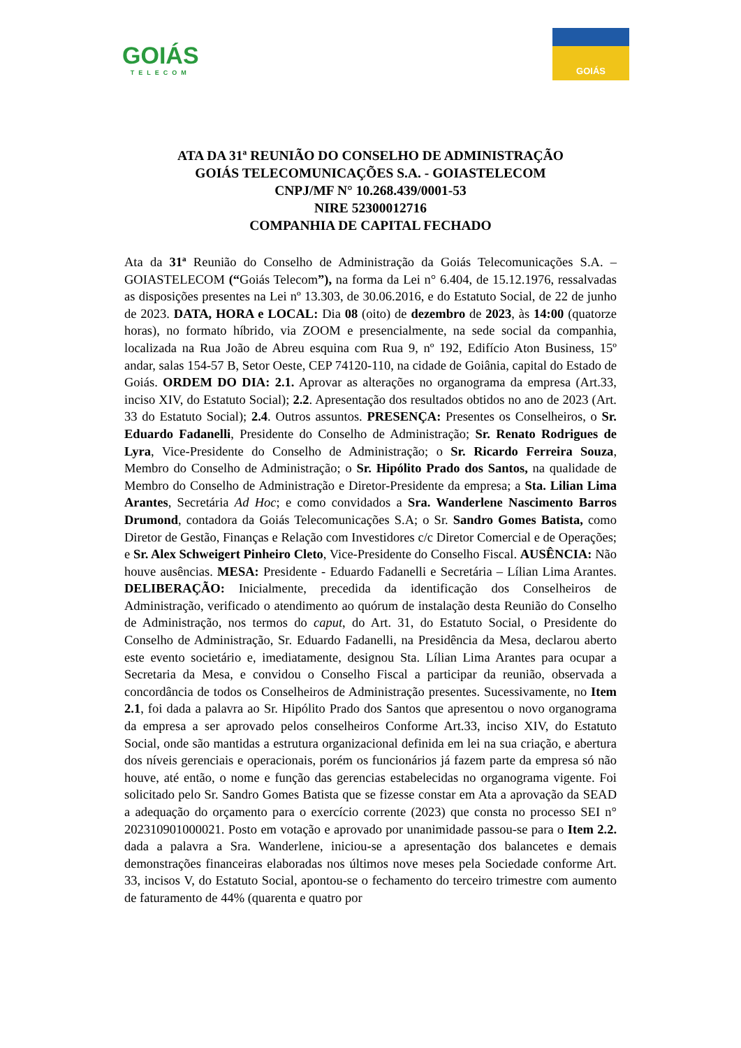GOIÁS
TELECOM
GOIÁS
ATA DA 31ª REUNIÃO DO CONSELHO DE ADMINISTRAÇÃO
GOIÁS TELECOMUNICAÇÕES S.A. - GOIASTELECOM
CNPJ/MF N° 10.268.439/0001-53
NIRE 52300012716
COMPANHIA DE CAPITAL FECHADO
Ata da 31ª Reunião do Conselho de Administração da Goiás Telecomunicações S.A. – GOIASTELECOM (“Goiás Telecom”), na forma da Lei n° 6.404, de 15.12.1976, ressalvadas as disposições presentes na Lei nº 13.303, de 30.06.2016, e do Estatuto Social, de 22 de junho de 2023. DATA, HORA e LOCAL: Dia 08 (oito) de dezembro de 2023, às 14:00 (quatorze horas), no formato híbrido, via ZOOM e presencialmente, na sede social da companhia, localizada na Rua João de Abreu esquina com Rua 9, nº 192, Edifício Aton Business, 15º andar, salas 154-57 B, Setor Oeste, CEP 74120-110, na cidade de Goiânia, capital do Estado de Goiás. ORDEM DO DIA: 2.1. Aprovar as alterações no organograma da empresa (Art.33, inciso XIV, do Estatuto Social); 2.2. Apresentação dos resultados obtidos no ano de 2023 (Art. 33 do Estatuto Social); 2.4. Outros assuntos. PRESENÇA: Presentes os Conselheiros, o Sr. Eduardo Fadanelli, Presidente do Conselho de Administração; Sr. Renato Rodrigues de Lyra, Vice-Presidente do Conselho de Administração; o Sr. Ricardo Ferreira Souza, Membro do Conselho de Administração; o Sr. Hipólito Prado dos Santos, na qualidade de Membro do Conselho de Administração e Diretor-Presidente da empresa; a Sta. Lilian Lima Arantes, Secretária Ad Hoc; e como convidados a Sra. Wanderlene Nascimento Barros Drumond, contadora da Goiás Telecomunicações S.A; o Sr. Sandro Gomes Batista, como Diretor de Gestão, Finanças e Relação com Investidores c/c Diretor Comercial e de Operações; e Sr. Alex Schweigert Pinheiro Cleto, Vice-Presidente do Conselho Fiscal. AUSÊNCIA: Não houve ausências. MESA: Presidente - Eduardo Fadanelli e Secretária – Lílian Lima Arantes. DELIBERAÇÃO: Inicialmente, precedida da identificação dos Conselheiros de Administração, verificado o atendimento ao quórum de instalação desta Reunião do Conselho de Administração, nos termos do caput, do Art. 31, do Estatuto Social, o Presidente do Conselho de Administração, Sr. Eduardo Fadanelli, na Presidência da Mesa, declarou aberto este evento societário e, imediatamente, designou Sta. Lílian Lima Arantes para ocupar a Secretaria da Mesa, e convidou o Conselho Fiscal a participar da reunião, observada a concordância de todos os Conselheiros de Administração presentes. Sucessivamente, no Item 2.1, foi dada a palavra ao Sr. Hipólito Prado dos Santos que apresentou o novo organograma da empresa a ser aprovado pelos conselheiros Conforme Art.33, inciso XIV, do Estatuto Social, onde são mantidas a estrutura organizacional definida em lei na sua criação, e abertura dos níveis gerenciais e operacionais, porém os funcionários já fazem parte da empresa só não houve, até então, o nome e função das gerencias estabelecidas no organograma vigente. Foi solicitado pelo Sr. Sandro Gomes Batista que se fizesse constar em Ata a aprovação da SEAD a adequação do orçamento para o exercício corrente (2023) que consta no processo SEI n° 202310901000021. Posto em votação e aprovado por unanimidade passou-se para o Item 2.2. dada a palavra a Sra. Wanderlene, iniciou-se a apresentação dos balancetes e demais demonstrações financeiras elaboradas nos últimos nove meses pela Sociedade conforme Art. 33, incisos V, do Estatuto Social, apontou-se o fechamento do terceiro trimestre com aumento de faturamento de 44% (quarenta e quatro por